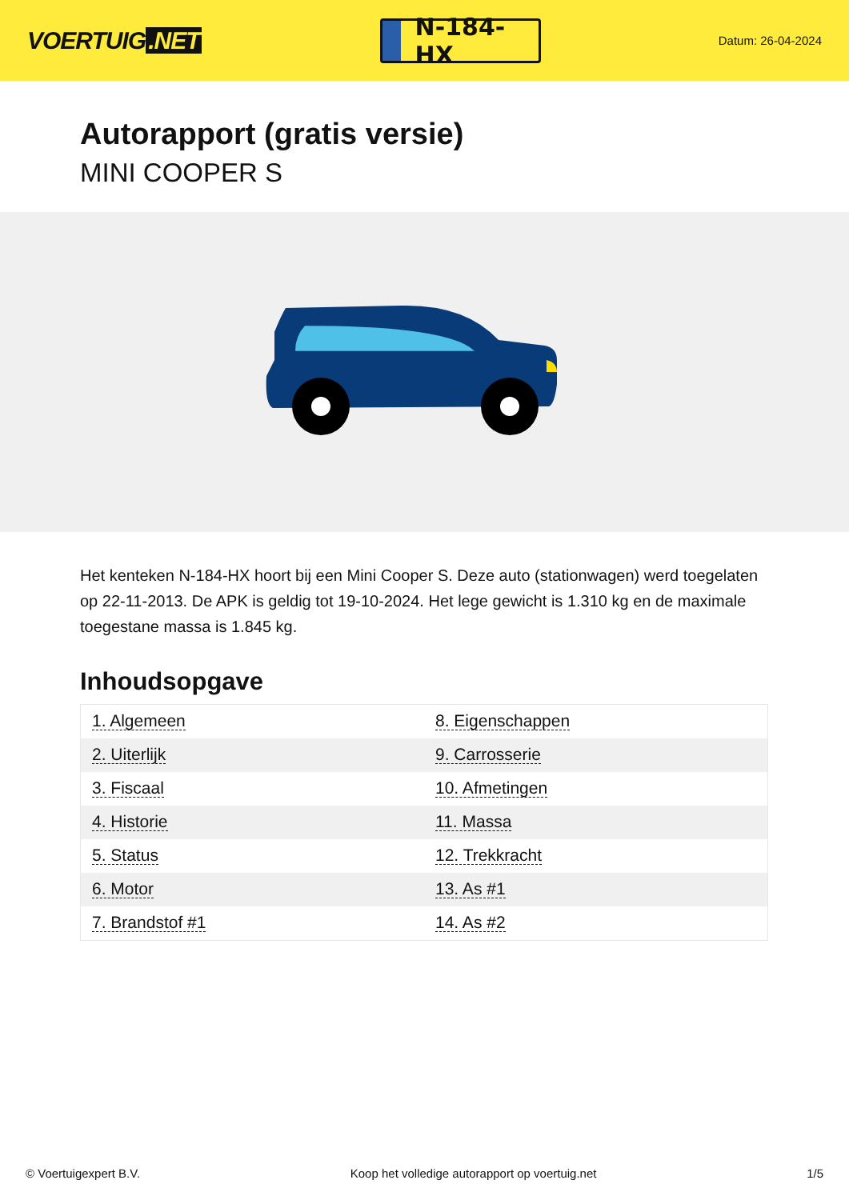VOERTUIG.NET
N-184-HX
Datum: 26-04-2024
Autorapport (gratis versie)
MINI COOPER S
Het kenteken N-184-HX hoort bij een Mini Cooper S. Deze auto (stationwagen) werd toegelaten op 22-11-2013. De APK is geldig tot 19-10-2024. Het lege gewicht is 1.310 kg en de maximale toegestane massa is 1.845 kg.
Inhoudsopgave
| 1. Algemeen | 8. Eigenschappen |
| 2. Uiterlijk | 9. Carrosserie |
| 3. Fiscaal | 10. Afmetingen |
| 4. Historie | 11. Massa |
| 5. Status | 12. Trekkracht |
| 6. Motor | 13. As #1 |
| 7. Brandstof #1 | 14. As #2 |
© Voertuigexpert B.V. Koop het volledige autorapport op voertuig.net 1/5